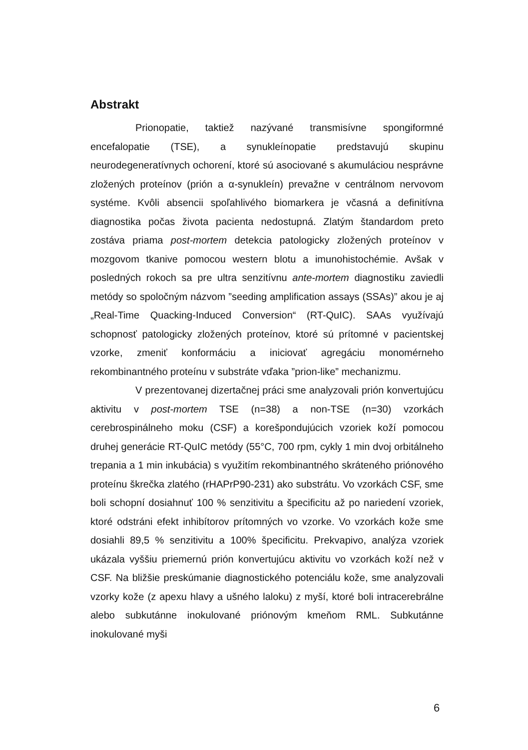Abstrakt
Prionopatie, taktiež nazývané transmisívne spongiformné encefalopatie (TSE), a synukleínopatie predstavujú skupinu neurodegeneratívnych ochorení, ktoré sú asociované s akumuláciou nesprávne zložených proteínov (prión a α-synukleín) prevažne v centrálnom nervovom systéme. Kvôli absencii spoľahlivého biomarkera je včasná a definitívna diagnostika počas života pacienta nedostupná. Zlatým štandardom preto zostáva priama post-mortem detekcia patologicky zložených proteínov v mozgovom tkanive pomocou western blotu a imunohistochémie. Avšak v posledných rokoch sa pre ultra senzitívnu ante-mortem diagnostiku zaviedli metódy so spoločným názvom ”seeding amplification assays (SSAs)” akou je aj „Real-Time Quacking-Induced Conversion“ (RT-QuIC). SAAs využívajú schopnosť patologicky zložených proteínov, ktoré sú prítomné v pacientskej vzorke, zmeniť konformáciu a iniciovať agregáciu monomérneho rekombinantného proteínu v substráte vďaka ”prion-like” mechanizmu.
V prezentovanej dizertačnej práci sme analyzovali prión konvertujúcu aktivitu v post-mortem TSE (n=38) a non-TSE (n=30) vzorkách cerebrospinálneho moku (CSF) a korešpondujúcich vzoriek koží pomocou druhej generácie RT-QuIC metódy (55°C, 700 rpm, cykly 1 min dvoj orbitálneho trepania a 1 min inkubácia) s využitím rekombinantného skráteného priónového proteínu škrečka zlatého (rHAPrP90-231) ako substrátu. Vo vzorkách CSF, sme boli schopní dosiahnuť 100 % senzitivitu a špecificitu až po nariedení vzoriek, ktoré odstráni efekt inhibítorov prítomných vo vzorke. Vo vzorkách kože sme dosiahli 89,5 % senzitivitu a 100% špecificitu. Prekvapivo, analýza vzoriek ukázala vyššiu priemernú prión konvertujúcu aktivitu vo vzorkách koží než v CSF. Na bližšie preskúmanie diagnostického potenciálu kože, sme analyzovali vzorky kože (z apexu hlavy a ušného laloku) z myší, ktoré boli intracerebrálne alebo subkutánne inokulované priónovým kmeňom RML. Subkutánne inokulované myši
6